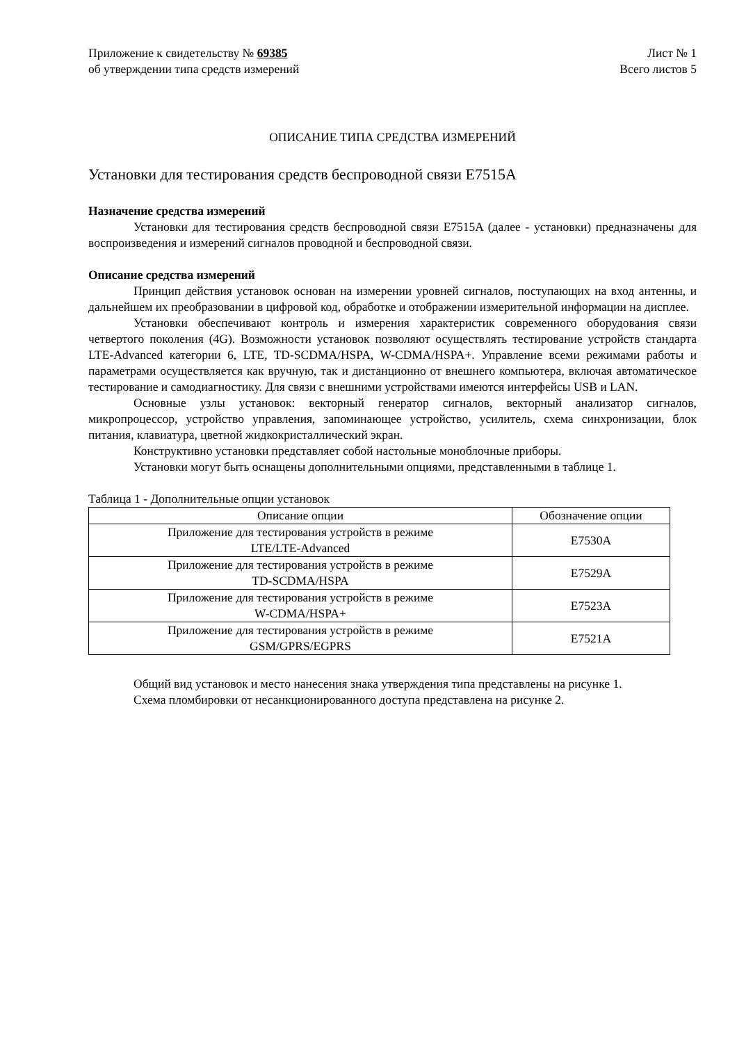Приложение к свидетельству № 69385
об утверждении типа средств измерений
Лист № 1
Всего листов 5
ОПИСАНИЕ ТИПА СРЕДСТВА ИЗМЕРЕНИЙ
Установки для тестирования средств беспроводной связи E7515A
Назначение средства измерений
Установки для тестирования средств беспроводной связи E7515A (далее - установки) предназначены для воспроизведения и измерений сигналов проводной и беспроводной связи.
Описание средства измерений
Принцип действия установок основан на измерении уровней сигналов, поступающих на вход антенны, и дальнейшем их преобразовании в цифровой код, обработке и отображении измерительной информации на дисплее.
Установки обеспечивают контроль и измерения характеристик современного оборудования связи четвертого поколения (4G). Возможности установок позволяют осуществлять тестирование устройств стандарта LTE-Advanced категории 6, LTE, TD-SCDMA/HSPA, W-CDMA/HSPA+. Управление всеми режимами работы и параметрами осуществляется как вручную, так и дистанционно от внешнего компьютера, включая автоматическое тестирование и самодиагностику. Для связи с внешними устройствами имеются интерфейсы USB и LAN.
Основные узлы установок: векторный генератор сигналов, векторный анализатор сигналов, микропроцессор, устройство управления, запоминающее устройство, усилитель, схема синхронизации, блок питания, клавиатура, цветной жидкокристаллический экран.
Конструктивно установки представляет собой настольные моноблочные приборы.
Установки могут быть оснащены дополнительными опциями, представленными в таблице 1.
Таблица 1 - Дополнительные опции установок
| Описание опции | Обозначение опции |
| --- | --- |
| Приложение для тестирования устройств в режиме LTE/LTE-Advanced | E7530A |
| Приложение для тестирования устройств в режиме TD-SCDMA/HSPA | E7529A |
| Приложение для тестирования устройств в режиме W-CDMA/HSPA+ | E7523A |
| Приложение для тестирования устройств в режиме GSM/GPRS/EGPRS | E7521A |
Общий вид установок и место нанесения знака утверждения типа представлены на рисунке 1.
Схема пломбировки от несанкционированного доступа представлена на рисунке 2.